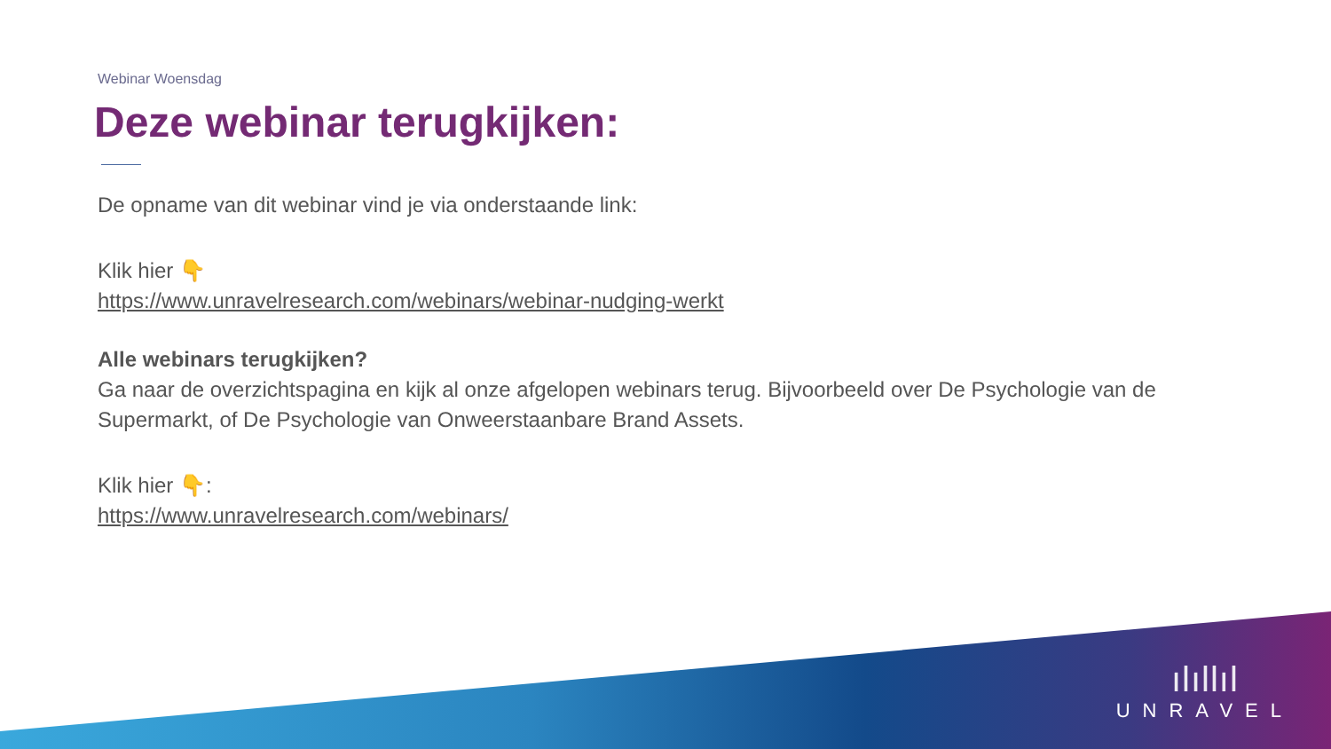Webinar Woensdag
Deze webinar terugkijken:
De opname van dit webinar vind je via onderstaande link:
Klik hier 👇
https://www.unravelresearch.com/webinars/webinar-nudging-werkt
Alle webinars terugkijken?
Ga naar de overzichtspagina en kijk al onze afgelopen webinars terug. Bijvoorbeeld over De Psychologie van de Supermarkt, of De Psychologie van Onweerstaanbare Brand Assets.
Klik hier 👇:
https://www.unravelresearch.com/webinars/
ılıllıl
UNRAVEL